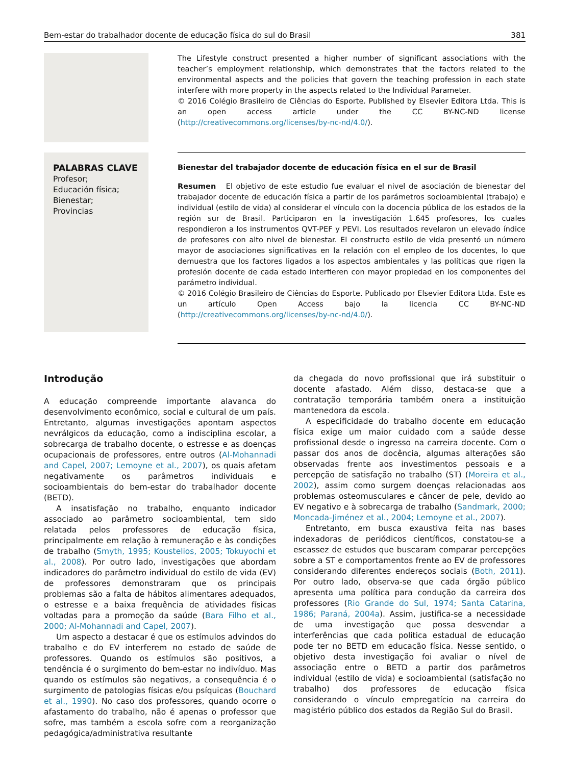Bem-estar do trabalhador docente de educação física do sul do Brasil 381
The Lifestyle construct presented a higher number of significant associations with the teacher’s employment relationship, which demonstrates that the factors related to the environmental aspects and the policies that govern the teaching profession in each state interfere with more property in the aspects related to the Individual Parameter.
© 2016 Colégio Brasileiro de Ciências do Esporte. Published by Elsevier Editora Ltda. This is an open access article under the CC BY-NC-ND license (http://creativecommons.org/licenses/by-nc-nd/4.0/).
PALABRAS CLAVE
Profesor;
Educación física;
Bienestar;
Provincias
Bienestar del trabajador docente de educación física en el sur de Brasil
Resumen El objetivo de este estudio fue evaluar el nivel de asociación de bienestar del trabajador docente de educación física a partir de los parámetros socioambiental (trabajo) e individual (estilo de vida) al considerar el vínculo con la docencia pública de los estados de la región sur de Brasil. Participaron en la investigación 1.645 profesores, los cuales respondieron a los instrumentos QVT-PEF y PEVI. Los resultados revelaron un elevado índice de profesores con alto nivel de bienestar. El constructo estilo de vida presentó un número mayor de asociaciones significativas en la relación con el empleo de los docentes, lo que demuestra que los factores ligados a los aspectos ambientales y las políticas que rigen la profesión docente de cada estado interfieren con mayor propiedad en los componentes del parámetro individual.
© 2016 Colégio Brasileiro de Ciências do Esporte. Publicado por Elsevier Editora Ltda. Este es un artículo Open Access bajo la licencia CC BY-NC-ND (http://creativecommons.org/licenses/by-nc-nd/4.0/).
Introdução
A educação compreende importante alavanca do desenvolvimento econômico, social e cultural de um país. Entretanto, algumas investigações apontam aspectos nevrálgicos da educação, como a indisciplina escolar, a sobrecarga de trabalho docente, o estresse e as doenças ocupacionais de professores, entre outros (Al-Mohannadi and Capel, 2007; Lemoyne et al., 2007), os quais afetam negativamente os parâmetros individuais e socioambientais do bem-estar do trabalhador docente (BETD).
A insatisfação no trabalho, enquanto indicador associado ao parâmetro socioambiental, tem sido relatada pelos professores de educação física, principalmente em relação à remuneração e às condições de trabalho (Smyth, 1995; Koustelios, 2005; Tokuyochi et al., 2008). Por outro lado, investigações que abordam indicadores do parâmetro individual do estilo de vida (EV) de professores demonstraram que os principais problemas são a falta de hábitos alimentares adequados, o estresse e a baixa frequência de atividades físicas voltadas para a promoção da saúde (Bara Filho et al., 2000; Al-Mohannadi and Capel, 2007).
Um aspecto a destacar é que os estímulos advindos do trabalho e do EV interferem no estado de saúde de professores. Quando os estímulos são positivos, a tendência é o surgimento do bem-estar no indivíduo. Mas quando os estímulos são negativos, a consequência é o surgimento de patologias físicas e/ou psíquicas (Bouchard et al., 1990). No caso dos professores, quando ocorre o afastamento do trabalho, não é apenas o professor que sofre, mas também a escola sofre com a reorganização pedagógica/administrativa resultante
da chegada do novo profissional que irá substituir o docente afastado. Além disso, destaca-se que a contratação temporária também onera a instituição mantenedora da escola.
A especificidade do trabalho docente em educação física exige um maior cuidado com a saúde desse profissional desde o ingresso na carreira docente. Com o passar dos anos de docência, algumas alterações são observadas frente aos investimentos pessoais e a percepção de satisfação no trabalho (ST) (Moreira et al., 2002), assim como surgem doenças relacionadas aos problemas osteomusculares e câncer de pele, devido ao EV negativo e à sobrecarga de trabalho (Sandmark, 2000; Moncada-Jiménez et al., 2004; Lemoyne et al., 2007).
Entretanto, em busca exaustiva feita nas bases indexadoras de periódicos científicos, constatou-se a escassez de estudos que buscaram comparar percepções sobre a ST e comportamentos frente ao EV de professores considerando diferentes endereços sociais (Both, 2011). Por outro lado, observa-se que cada órgão público apresenta uma política para condução da carreira dos professores (Rio Grande do Sul, 1974; Santa Catarina, 1986; Paraná, 2004a). Assim, justifica-se a necessidade de uma investigação que possa desvendar a interferências que cada politica estadual de educação pode ter no BETD em educação física. Nesse sentido, o objetivo desta investigação foi avaliar o nível de associação entre o BETD a partir dos parâmetros individual (estilo de vida) e socioambiental (satisfação no trabalho) dos professores de educação física considerando o vínculo empregatício na carreira do magistério público dos estados da Região Sul do Brasil.